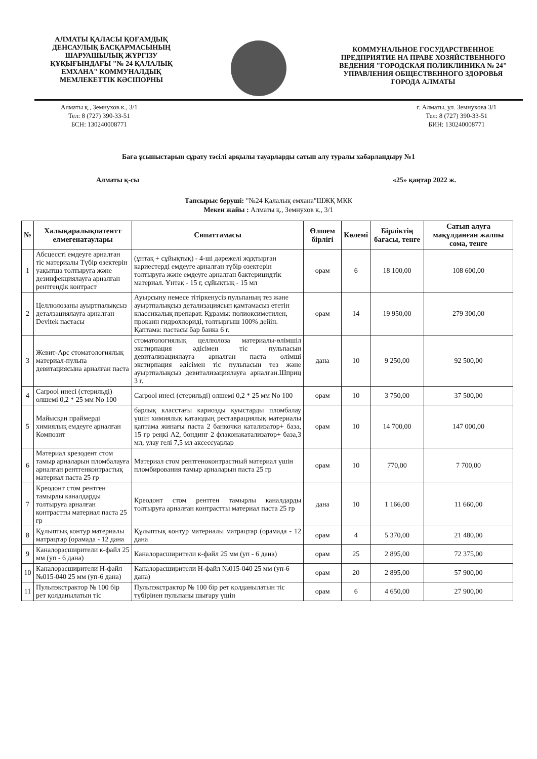АЛМАТЫ ҚАЛАСЫ ҚОҒАМДЫҚ ДЕНСАУЛЫҚ БАСҚАРМАСЫНЫҢ ШАРУАШЫЛЫҚ ЖҮРГІЗУ ҚҰҚЫҒЫНДАҒЫ "№ 24 ҚАЛАЛЫҚ ЕМХАНА" КОММУНАЛДЫҚ МЕМЛЕКЕТТІК КӘСІПОРНЫ
КОММУНАЛЬНОЕ ГОСУДАРСТВЕННОЕ ПРЕДПРИЯТИЕ НА ПРАВЕ ХОЗЯЙСТВЕННОГО ВЕДЕНИЯ "ГОРОДСКАЯ ПОЛИКЛИНИКА № 24" УПРАВЛЕНИЯ ОБЩЕСТВЕННОГО ЗДОРОВЬЯ ГОРОДА АЛМАТЫ
Алматы қ., Земнухов к., 3/1
Тел: 8 (727) 390-33-51
БСН: 130240008771
г. Алматы, ул. Земнухова 3/1
Тел: 8 (727) 390-33-51
БИН: 130240008771
Баға ұсыныстарын сұрату тәсілі арқылы тауарларды сатып алу туралы хабарландыру №1
Алматы қ-сы «25» қаңтар 2022 ж.
Тапсырыс беруші: "№24 Қалалық емхана"ШЖҚ МКК
Мекен жайы : Алматы қ., Земнухов к., 3/1
| № | Халықаралықпатентт елмегенатаулары | Сипаттамасы | Өлшем бірлігі | Көлемі | Бірліктің бағасы, тенге | Сатып алуға мақұлданған жалпы сома, тенге |
| --- | --- | --- | --- | --- | --- | --- |
| 1 | Абсцессті емдеуге арналған тіс материалы Түбір өзектерін уақытша толтыруға және дезинфекциялауға арналған рентгендік контраст | (ұнтақ + сұйықтық) - 4-ші дәрежелі жұқтырған кариестерді емдеуге арналған түбір өзектерін толтыруға және емдеуге арналған бактерицидтік материал. Ұнтақ - 15 г, сұйықтық - 15 мл | орам | 6 | 18 100,00 | 108 600,00 |
| 2 | Целлюлозаны ауыртпалықсыз деталзациялауға арналған Devitek пастасы | Ауырсыну немесе тітіркенусіз пульпаның тез және ауыртпалықсыз детализациясын қамтамасыз ететін классикалық препарат. Құрамы: полиоксиметилен, прокаин гидрохлориді, толтырғыш 100% дейін. Қаптама: пастасы бар банка 6 г. | орам | 14 | 19 950,00 | 279 300,00 |
| 3 | Жевит-Арс стоматологиялық материал-пульпа девитациясына арналған паста | стоматологиялық целлюлоза материалы-өлімшіл экстирпация әдісімен тіс пульпасын девитализациялауға арналған паста өлімші экстирпация әдісімен тіс пульпасын тез және ауыртпалықсыз девитализациялауға арналған.Шприц 3 г. | дана | 10 | 9 250,00 | 92 500,00 |
| 4 | Carpool инесі (стерильді) өлшемі 0,2 * 25 мм No 100 | Carpool инесі (стерильді) өлшемі 0,2 * 25 мм No 100 | орам | 10 | 3 750,00 | 37 500,00 |
| 5 | Майысқан праймерді химиялық емдеуге арналған Композит | барлық класстағы кариозды қуыстарды пломбалау үшін химиялық қатаюдың реставрациялық материалы қаптама жинағы паста 2 банкочки катализатор+ база, 15 гр реңкі А2, бондинг 2 флаконакатализатор+ база,3 мл, улау гелі 7,5 мл аксессуарлар | орам | 10 | 14 700,00 | 147 000,00 |
| 6 | Материал крезодент стом тамыр арналарын пломбалауға арналған рентгенконтрастық материал паста 25 гр | Материал стом рентгеноконтрастный материал үшін пломбирования тамыр арналарын паста 25 гр | орам | 10 | 770,00 | 7 700,00 |
| 7 | Креодонт стом рентген тамырлы каналдарды толтыруға арналған контрастты материал паста 25 гр | Креодонт стом рентген тамырлы каналдарды толтыруға арналған контрастты материал паста 25 гр | дана | 10 | 1 166,00 | 11 660,00 |
| 8 | Құлыптық контур материалы матрацтар (орамада - 12 дана | Құлыптық контур материалы матрацтар (орамада - 12 дана | орам | 4 | 5 370,00 | 21 480,00 |
| 9 | Каналорасширители к-файл 25 мм (уп - 6 дана) | Каналорасширители к-файл 25 мм (уп - 6 дана) | орам | 25 | 2 895,00 | 72 375,00 |
| 10 | Каналорасширители Н-файл №015-040 25 мм (уп-6 дана) | Каналорасширители Н-файл №015-040 25 мм (уп-6 дана) | орам | 20 | 2 895,00 | 57 900,00 |
| 11 | Пульпэкстрактор № 100 бір рет қолданылатын тіс | Пульпэкстрактор № 100 бір рет қолданылатын тіс түбірінен пульпаны шығару үшін | орам | 6 | 4 650,00 | 27 900,00 |